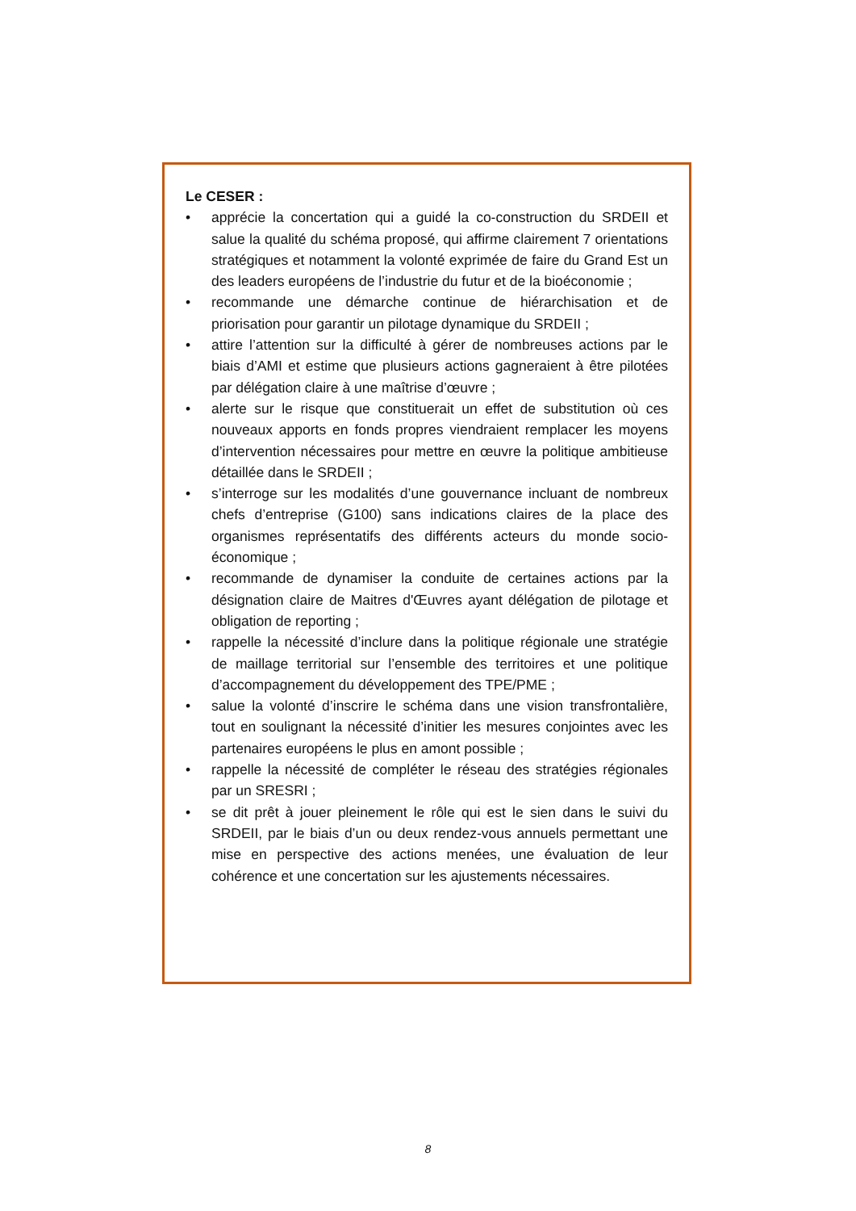Le CESER :
• apprécie la concertation qui a guidé la co-construction du SRDEII et salue la qualité du schéma proposé, qui affirme clairement 7 orientations stratégiques et notamment la volonté exprimée de faire du Grand Est un des leaders européens de l’industrie du futur et de la bioéconomie ;
• recommande une démarche continue de hiérarchisation et de priorisation pour garantir un pilotage dynamique du SRDEII ;
• attire l’attention sur la difficulté à gérer de nombreuses actions par le biais d’AMI et estime que plusieurs actions gagneraient à être pilotées par délégation claire à une maîtrise d’œuvre ;
• alerte sur le risque que constituerait un effet de substitution où ces nouveaux apports en fonds propres viendraient remplacer les moyens d’intervention nécessaires pour mettre en œuvre la politique ambitieuse détaillée dans le SRDEII ;
• s’interroge sur les modalités d’une gouvernance incluant de nombreux chefs d’entreprise (G100) sans indications claires de la place des organismes représentatifs des différents acteurs du monde socio-économique ;
• recommande de dynamiser la conduite de certaines actions par la désignation claire de Maitres d'Œuvres ayant délégation de pilotage et obligation de reporting ;
• rappelle la nécessité d’inclure dans la politique régionale une stratégie de maillage territorial sur l’ensemble des territoires et une politique d’accompagnement du développement des TPE/PME ;
• salue la volonté d’inscrire le schéma dans une vision transfrontalière, tout en soulignant la nécessité d’initier les mesures conjointes avec les partenaires européens le plus en amont possible ;
• rappelle la nécessité de compléter le réseau des stratégies régionales par un SRESRI ;
• se dit prêt à jouer pleinement le rôle qui est le sien dans le suivi du SRDEII, par le biais d’un ou deux rendez-vous annuels permettant une mise en perspective des actions menées, une évaluation de leur cohérence et une concertation sur les ajustements nécessaires.
8